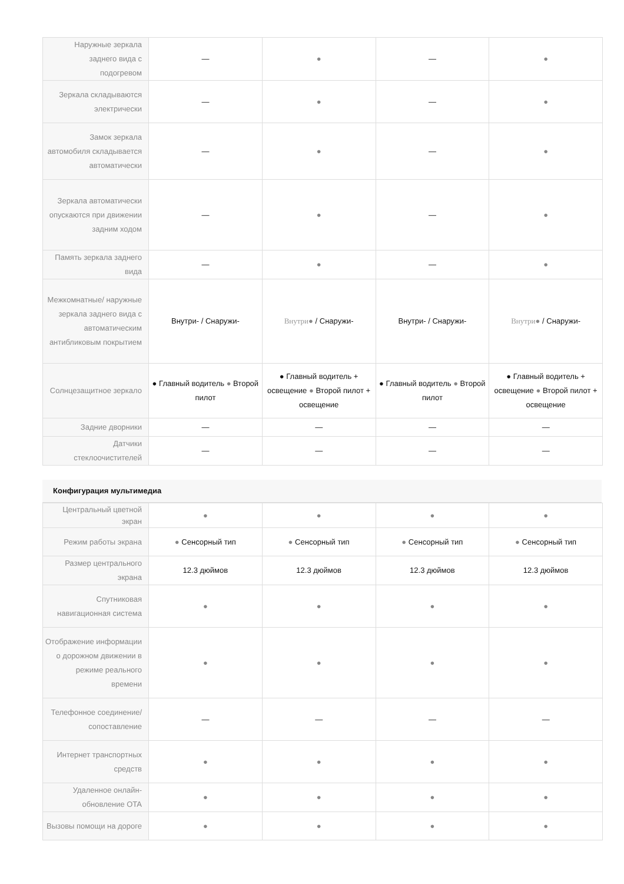| Наружные зеркала заднего вида с подогревом | — | ● | — | ● |
| Зеркала складываются электрически | — | ● | — | ● |
| Замок зеркала автомобиля складывается автоматически | — | ● | — | ● |
| Зеркала автоматически опускаются при движении задним ходом | — | ● | — | ● |
| Память зеркала заднего вида | — | ● | — | ● |
| Межкомнатные/ наружные зеркала заднего вида с автоматическим антибликовым покрытием | Внутри- / Снаружи- | Внутри ● / Снаружи- | Внутри- / Снаружи- | Внутри ● / Снаружи- |
| Солнцезащитное зеркало | ● Главный водитель ● Второй пилот | ● Главный водитель + освещение ● Второй пилот + освещение | ● Главный водитель ● Второй пилот | ● Главный водитель + освещение ● Второй пилот + освещение |
| Задние дворники | — | — | — | — |
| Датчики стеклоочистителей | — | — | — | — |
Конфигурация мультимедиа
| Центральный цветной экран | ● | ● | ● | ● |
| Режим работы экрана | ● Сенсорный тип | ● Сенсорный тип | ● Сенсорный тип | ● Сенсорный тип |
| Размер центрального экрана | 12.3 дюймов | 12.3 дюймов | 12.3 дюймов | 12.3 дюймов |
| Спутниковая навигационная система | ● | ● | ● | ● |
| Отображение информации о дорожном движении в режиме реального времени | ● | ● | ● | ● |
| Телефонное соединение/ сопоставление | — | — | — | — |
| Интернет транспортных средств | ● | ● | ● | ● |
| Удаленное онлайн-обновление OTA | ● | ● | ● | ● |
| Вызовы помощи на дороге | ● | ● | ● | ● |